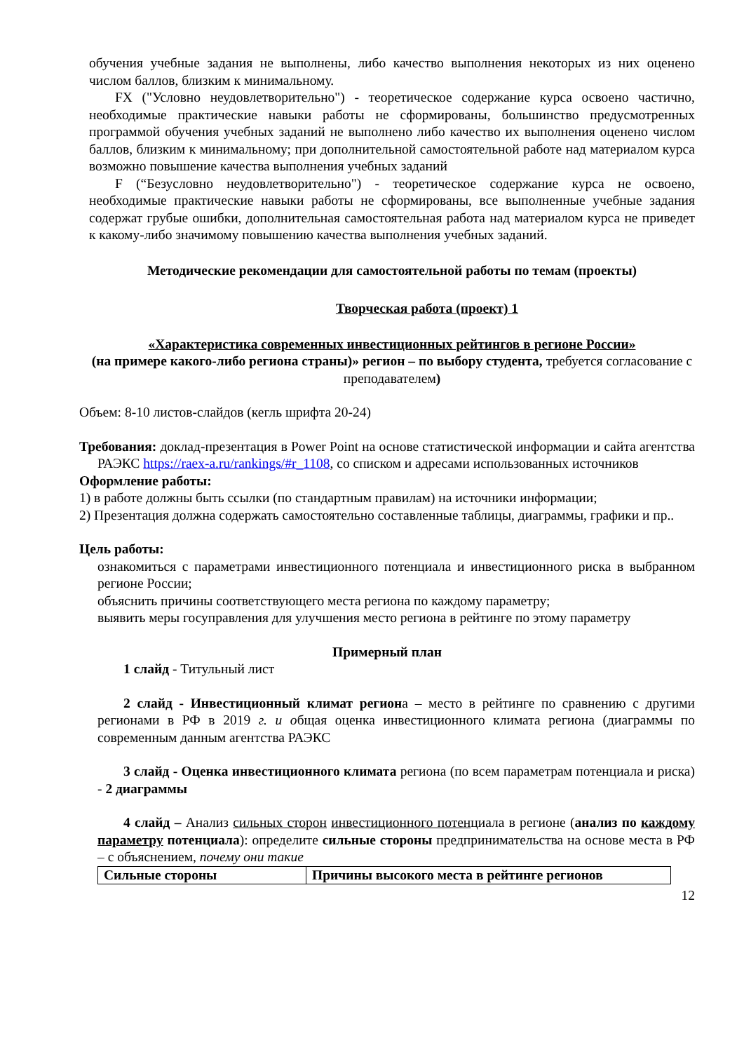обучения учебные задания не выполнены, либо качество выполнения некоторых из них оценено числом баллов, близким к минимальному.
FX ("Условно неудовлетворительно") - теоретическое содержание курса освоено частично, необходимые практические навыки работы не сформированы, большинство предусмотренных программой обучения учебных заданий не выполнено либо качество их выполнения оценено числом баллов, близким к минимальному; при дополнительной самостоятельной работе над материалом курса возможно повышение качества выполнения учебных заданий
F (“Безусловно неудовлетворительно") - теоретическое содержание курса не освоено, необходимые практические навыки работы не сформированы, все выполненные учебные задания содержат грубые ошибки, дополнительная самостоятельная работа над материалом курса не приведет к какому-либо значимому повышению качества выполнения учебных заданий.
Методические рекомендации для самостоятельной работы по темам (проекты)
Творческая работа (проект) 1
«Характеристика современных инвестиционных рейтингов в регионе России»
(на примере какого-либо региона страны)» регион – по выбору студента, требуется согласование с преподавателем)
Объем: 8-10 листов-слайдов (кегль шрифта 20-24)
Требования: доклад-презентация в Power Point на основе статистической информации и сайта агентства РАЭКС https://raex-a.ru/rankings/#r_1108, со списком и адресами использованных источников
Оформление работы:
1) в работе должны быть ссылки (по стандартным правилам) на источники информации;
2) Презентация должна содержать самостоятельно составленные таблицы, диаграммы, графики и пр..
Цель работы:
ознакомиться с параметрами инвестиционного потенциала и инвестиционного риска в выбранном регионе России;
объяснить причины соответствующего места региона по каждому параметру;
выявить меры госуправления для улучшения место региона в рейтинге по этому параметру
Примерный план
1 слайд - Титульный лист
2 слайд - Инвестиционный климат региона – место в рейтинге по сравнению с другими регионами в РФ в 2019 г. и общая оценка инвестиционного климата региона (диаграммы по современным данным агентства РАЭКС
3 слайд - Оценка инвестиционного климата региона (по всем параметрам потенциала и риска) - 2 диаграммы
4 слайд – Анализ сильных сторон инвестиционного потенциала в регионе (анализ по каждому параметру потенциала): определите сильные стороны предпринимательства на основе места в РФ – с объяснением, почему они такие
| Сильные стороны | Причины высокого места в рейтинге регионов |
12